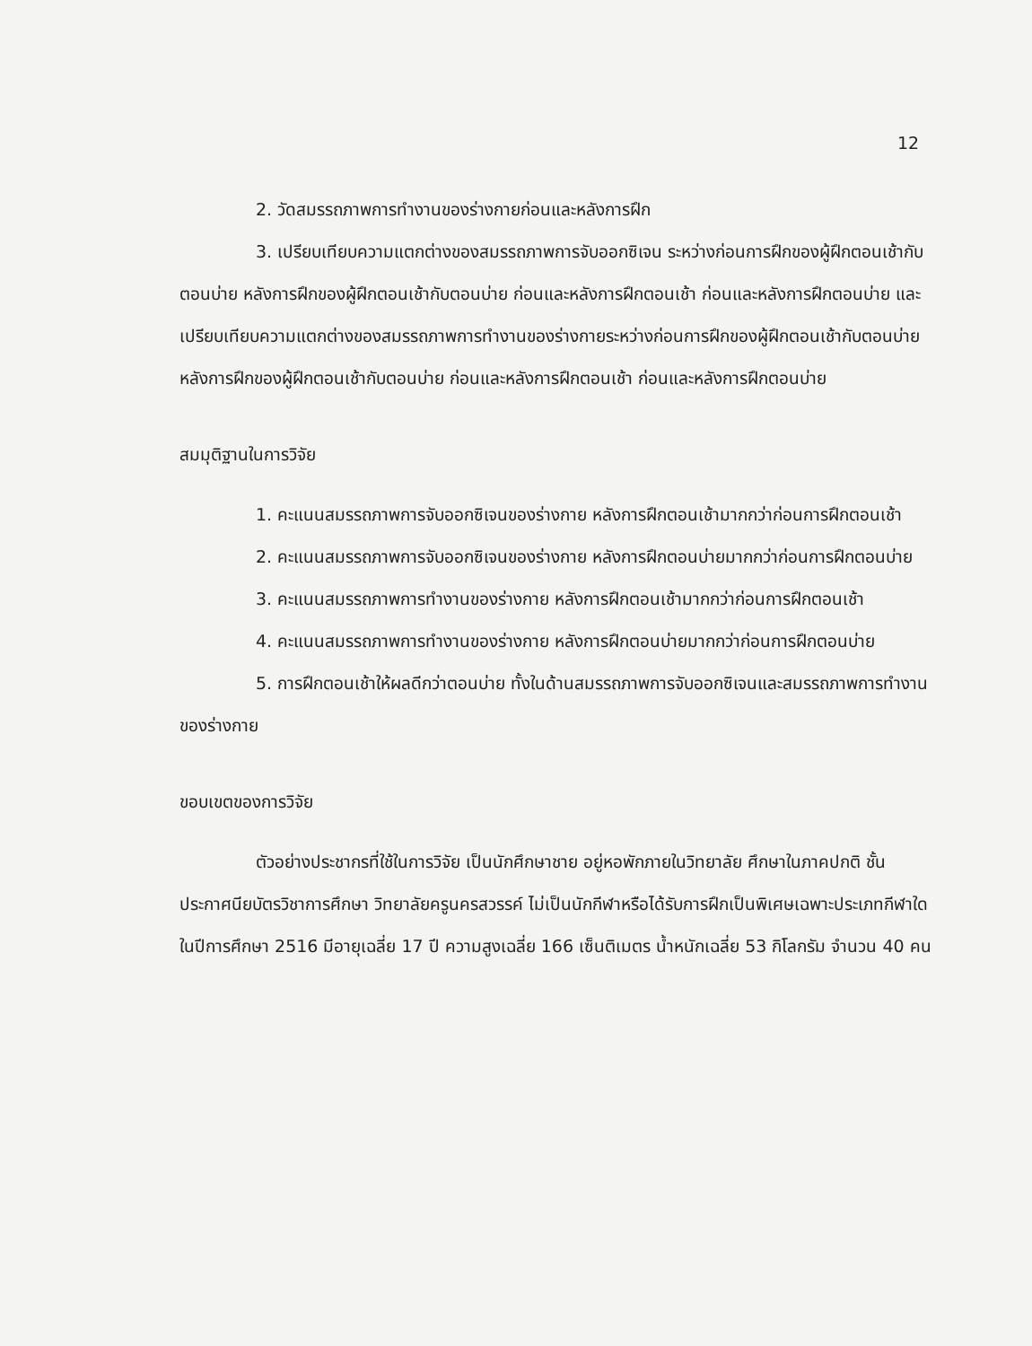12
2. วัดสมรรถภาพการทำงานของร่างกายก่อนและหลังการฝึก
3. เปรียบเทียบความแตกต่างของสมรรถภาพการจับออกซิเจน ระหว่างก่อนการฝึกของผู้ฝึกตอนเช้ากับตอนบ่าย หลังการฝึกของผู้ฝึกตอนเช้ากับตอนบ่าย ก่อนและหลังการฝึกตอนเช้า ก่อนและหลังการฝึกตอนบ่าย และเปรียบเทียบความแตกต่างของสมรรถภาพการทำงานของร่างกายระหว่างก่อนการฝึกของผู้ฝึกตอนเช้ากับตอนบ่าย หลังการฝึกของผู้ฝึกตอนเช้ากับตอนบ่าย ก่อนและหลังการฝึกตอนเช้า ก่อนและหลังการฝึกตอนบ่าย
สมมุติฐานในการวิจัย
1. คะแนนสมรรถภาพการจับออกซิเจนของร่างกาย หลังการฝึกตอนเช้ามากกว่าก่อนการฝึกตอนเช้า
2. คะแนนสมรรถภาพการจับออกซิเจนของร่างกาย หลังการฝึกตอนบ่ายมากกว่าก่อนการฝึกตอนบ่าย
3. คะแนนสมรรถภาพการทำงานของร่างกาย หลังการฝึกตอนเช้ามากกว่าก่อนการฝึกตอนเช้า
4. คะแนนสมรรถภาพการทำงานของร่างกาย หลังการฝึกตอนบ่ายมากกว่าก่อนการฝึกตอนบ่าย
5. การฝึกตอนเช้าให้ผลดีกว่าตอนบ่าย ทั้งในด้านสมรรถภาพการจับออกซิเจนและสมรรถภาพการทำงานของร่างกาย
ขอบเขตของการวิจัย
ตัวอย่างประชากรที่ใช้ในการวิจัย เป็นนักศึกษาชาย อยู่หอพักภายในวิทยาลัย ศึกษาในภาคปกติ ชั้นประกาศนียบัตรวิชาการศึกษา วิทยาลัยครูนครสวรรค์ ไม่เป็นนักกีฬาหรือได้รับการฝึกเป็นพิเศษเฉพาะประเภทกีฬาใด ในปีการศึกษา 2516 มีอายุเฉลี่ย 17 ปี ความสูงเฉลี่ย 166 เซ็นติเมตร น้ำหนักเฉลี่ย 53 กิโลกรัม จำนวน 40 คน